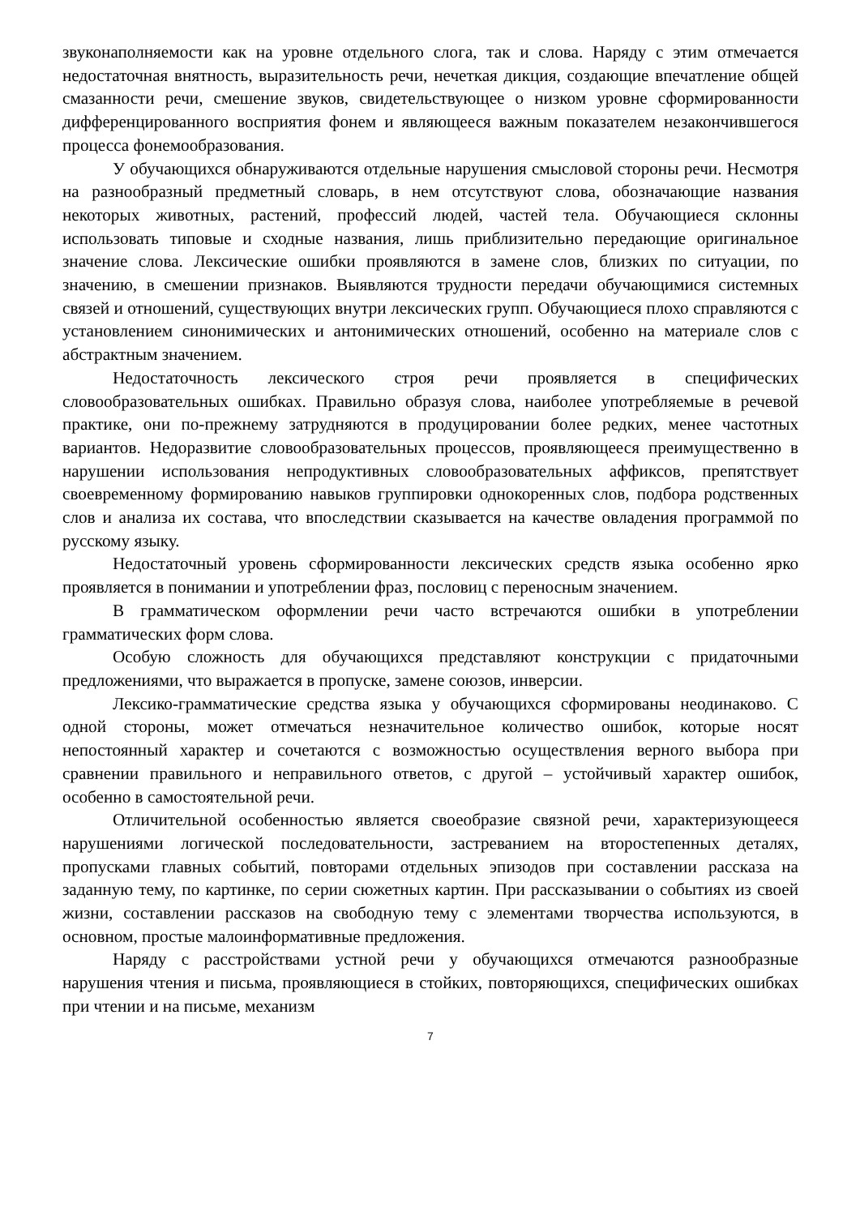звуконаполняемости как на уровне отдельного слога, так и слова. Наряду с этим отмечается недостаточная внятность, выразительность речи, нечеткая дикция, создающие впечатление общей смазанности речи, смешение звуков, свидетельствующее о низком уровне сформированности дифференцированного восприятия фонем и являющееся важным показателем незакончившегося процесса фонемообразования.
У обучающихся обнаруживаются отдельные нарушения смысловой стороны речи. Несмотря на разнообразный предметный словарь, в нем отсутствуют слова, обозначающие названия некоторых животных, растений, профессий людей, частей тела. Обучающиеся склонны использовать типовые и сходные названия, лишь приблизительно передающие оригинальное значение слова. Лексические ошибки проявляются в замене слов, близких по ситуации, по значению, в смешении признаков. Выявляются трудности передачи обучающимися системных связей и отношений, существующих внутри лексических групп. Обучающиеся плохо справляются с установлением синонимических и антонимических отношений, особенно на материале слов с абстрактным значением.
Недостаточность лексического строя речи проявляется в специфических словообразовательных ошибках. Правильно образуя слова, наиболее употребляемые в речевой практике, они по-прежнему затрудняются в продуцировании более редких, менее частотных вариантов. Недоразвитие словообразовательных процессов, проявляющееся преимущественно в нарушении использования непродуктивных словообразовательных аффиксов, препятствует своевременному формированию навыков группировки однокоренных слов, подбора родственных слов и анализа их состава, что впоследствии сказывается на качестве овладения программой по русскому языку.
Недостаточный уровень сформированности лексических средств языка особенно ярко проявляется в понимании и употреблении фраз, пословиц с переносным значением.
В грамматическом оформлении речи часто встречаются ошибки в употреблении грамматических форм слова.
Особую сложность для обучающихся представляют конструкции с придаточными предложениями, что выражается в пропуске, замене союзов, инверсии.
Лексико-грамматические средства языка у обучающихся сформированы неодинаково. С одной стороны, может отмечаться незначительное количество ошибок, которые носят непостоянный характер и сочетаются с возможностью осуществления верного выбора при сравнении правильного и неправильного ответов, с другой – устойчивый характер ошибок, особенно в самостоятельной речи.
Отличительной особенностью является своеобразие связной речи, характеризующееся нарушениями логической последовательности, застреванием на второстепенных деталях, пропусками главных событий, повторами отдельных эпизодов при составлении рассказа на заданную тему, по картинке, по серии сюжетных картин. При рассказывании о событиях из своей жизни, составлении рассказов на свободную тему с элементами творчества используются, в основном, простые малоинформативные предложения.
Наряду с расстройствами устной речи у обучающихся отмечаются разнообразные нарушения чтения и письма, проявляющиеся в стойких, повторяющихся, специфических ошибках при чтении и на письме, механизм
7